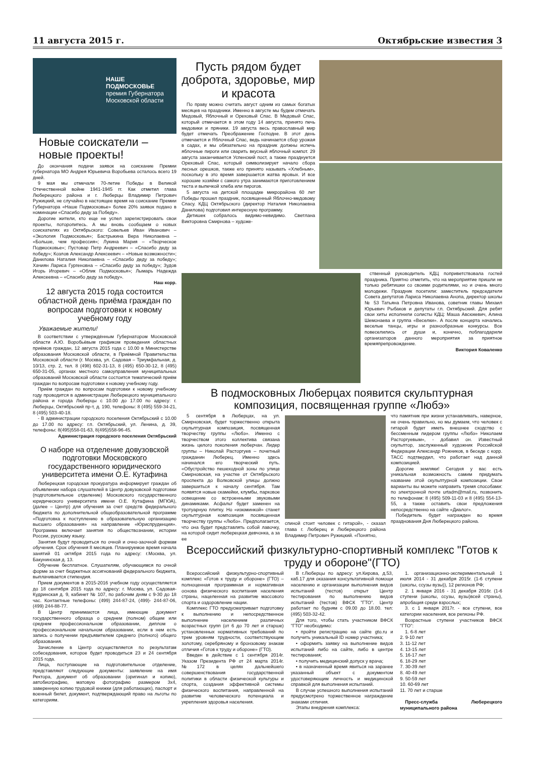11 августа 2015 г. Октябрьские известия 3
НАШЕ
ПОДМОСКОВЬЕ
премия Губернатора
Московской области
Новые соискатели –
новые проекты!
До окончания подачи заявок на соискание Премии губернатора МО Андрея Юрьевича Воробьева осталось всего 19 дней.
9 мая мы отмечали 70-летие Победы в Великой Отечественной войне 1941-1945 гг. Как отметил глава Люберецкого района и г. Люберцы Владимир Петрович Ружицкий, не случайно в настоящее время на соискание Премии Губернатора «Наше Подмосковье» более 20% заявок подано в номинации «Спасибо деду за Победу».
Дорогие жители, кто еще не успел зарегистрировать свои проекты, поторопитесь. А мы вновь сообщаем о новых соискателях из Октябрьского: Совельев Иван Иванович – «Экология Подмосковья»; Бастрыкина Вера Николаевна – «Больше, чем профессия»; Лукина Мария – «Творческое Подмосковье»; Пустовар Петр Андреевич – «Спасибо деду за победу»; Козлов Александр Алексеевич – «Новые возможности»; Данилова Наталия Николаевна – «Спасибо деду за победу»; Хачиян Лариса Гургеновна – «Спасибо деду за победу»; Зудов Игорь Игоревич – «Облик Подмосковья»; Лымарь Надежда Алексеевна – «Спасибо деду за победу».
Наш корр.
12 августа 2015 года состоится областной день приёма граждан по вопросам подготовки к новому учебному году
Уважаемые жители!
В соответствии с утверждённым Губернатором Московской области А.Ю. Воробьёвым графиком проведения областных приёмов граждан, 12 августа 2015 года с 10.00 в Министерстве образования Московской области, в Приёмной Правительства Московской области (г. Москва, ул. Садовая – Триумфальная, д. 10/13, стр. 2, тел. 8 (498) 602-31-13, 8 (495) 650-30-12, 8 (495) 650-31-05, органах местного самоуправления муниципальных образований Московской области состоится тематический приём граждан по вопросам подготовки к новому учебному году.
Приём граждан по вопросам подготовки к новому учебному году проводится в администрации Люберецкого муниципального района и города Люберцы с 10.00 до 17.00 по адресу: г. Люберцы, Октябрьский пр-т, д. 190, телефоны: 8 (495) 559-34-21, 8 (495) 503-40-18.
- В администрации городского поселения Октябрьский с 10.00 до 17.00 по адресу: г.п. Октябрьский, ул. Ленина, д. 39, телефоны: 8(495)558-01-63, 8(495)558-96-45.
Администрация городского поселения Октябрьский
О наборе на отделение довузовской подготовки Московского государственного юридического университета имени О.Е. Кутафина
Люберецкая городская прокуратура информирует граждан об объявлении набора слушателей в Центр довузовской подготовки (подготовительное отделение) Московского государственного юридического университета имени О.Е. Кутафина (МГЮА), (далее – Центр) для обучения за счет средств федерального бюджета по дополнительной общеобразовательной программе «Подготовка к поступлению в образовательную организацию высшего образования» на направление «Юриспруденция». Программа включает занятия по обществознании, истории России, русскому языку.
Занятия будут проводиться по очной и очно-заочной формам обучения. Срок обучения 8 месяцев. Планируемое время начала занятий 01 октября 2015 года по адресу: г.Москва, ул. Бакунинская д. 13.
Обучение бесплатное. Слушателям, обучающимся по очной форме за счет бюджетных ассигнований федерального бюджета, выплачивается стипендия.
Прием документов в 2015-2016 учебном году осуществляется до 18 сентября 2015 года по адресу: г. Москва, ул. Садовая-Кудринская д. 9, кабинет № 107, по рабочим дням с 9-30 до 18 час. Контактные телефоны: (499) 244-87-24, (499)- 244-87-06, (499) 244-88-77.
В Центр принимаются лица, имеющие документ государственного образца о среднем (полном) общем или среднем профессиональном образовании, диплом о профессиональном начальном образовании, если в нем есть запись о получении предъявителем среднего (полного) общего образования.
Зачисление в Центр осуществляется по результатам собеседования, которое будет проводиться 23 и 24 сентября 2015 года.
Лица, поступающие на подготовительное отделение, представляют следующие документы: заявление на имя Ректора, документ об образовании (оригинал и копию), автобиографию, матовую фотографию размером 3х4, заверенную копию трудовой книжки (для работающих), паспорт и военный билет, документ, подтверждающий право на льготы по категориям.
Пусть рядом будет доброта, здоровье, мир и красота
По праву можно считать август одним из самых богатых месяцев на праздники. Именно в августе мы будем отмечать Медовый, Яблочный и Ореховый Спас. В Медовый Спас, который отмечается в этом году 14 августа, принято печь медовики и пряники. 19 августа весь православный мир будет отмечать Преображение Господне. В этот день отмечается и Яблочный Спас, ведь начинается сбор урожая в садах, и мы обязательно на праздник должны испечь яблочные пироги или сварить вкусный яблочный компот. 29 августа заканчивается Успенский пост, а также празднуется Ореховый Спас, который символизирует начало сбора лесных орешков, также его принято называть «Хлебным», поскольку в это время завершается жатва яровых. И все хорошие хозяйки с самого утра занимаются приготовлением теста и выпечкой хлеба или пирогов.
5 августа на детской площадке микрорайона 60 лет Победы прошел праздник, посвященный Яблочно-медовому Спасу. КДЦ Октябрьского (директор Наталия Николаевна Данилова) подготовил интересную программу.
Детишек собралось видимо-невидимо. Светлана Викторовна Смирнова – художе-
ственный руководитель КДЦ поприветствовала гостей праздника. Приятно отметить, что на мероприятие пришли не только ребятишки со своими родителями, но и очень много молодежи. Праздник посетили: заместитель председателя Совета депутатов Лариса Николаевна Анопа, директор школы № 53 Татьяна Петровна Иванова, советник главы Михаил Юрьевич Рыбаков и депутаты г.п. Октябрьский. Для ребят свои хиты исполнили солисты КДЦ: Маша Авсюкевич, Алина Шемонаева и группа «Веселки». А после концерта начались веселые танцы, игры и разнообразные конкурсы. Все повеселились от души и, конечно, поблагодарили организаторов данного мероприятия за приятное времяпрепровождение.
Виктория Коваленко
В подмосковных Люберцах появится скульптурная композиция, посвященная группе «Любэ»
5 сентября в Люберцах, на ул. Смирновская, будет торжественно открыта скульптурная композиция, посвященная творчеству группы «Любэ». Именно с творчеством этого коллектива связана жизнь целого поколения люберчан. Лидер группы – Николай Расторгуев – почетный гражданин Люберец. Именно здесь начинался его творческий путь. «Обустройство пешеходной зоны по улице Смирновская, на участке от Октябрьского проспекта до Волковской улицы должно завершиться к началу сентября. Там появятся новые скамейки, клумбы, парковое освещение со встроенными звуковыми динамиками. Асфальт будет заменен на тротуарную плитку. Но «изюминкой» станет скульптурная композиция посвященная творчеству группы «Любэ». Предполагается, что она будет представлять собой лавочку, на которой сидит люберецкая девчонка, а за ее
спиной стоит человек с гитарой», - сказал глава г. Люберец и Люберецкого района Владимир Петрович Ружицкий. «Понятно,
что памятник при жизни устанавливать, наверное, не очень правильно, но мы думаем, что человек с гитарой будет иметь внешнее сходство с бессменным лидером группы «Любэ» Николаем Расторгуевым», - добавил он. Известный скульптор, заслуженный художник Российской Федерации Александр Рожников, в беседе с корр. ТАСС подтвердил, что работает над данной композицией.
Дорогие земляки! Сегодня у вас есть уникальная возможность самим придумать название этой скульптурной композиции. Свои варианты вы можете направить тремя способами: по электронной почте urtadm@mail.ru, позвонить по телефонам: 8 (495) 509-11-03 и 8 (495) 554-13-55, а также оставить свои предложения непосредственно на сайте «Диалог».
Победитель будет награжден во время празднования Дня Люберецкого района.
Всероссийский физкультурно-спортивный комплекс "Готов к труду и обороне"(ГТО)
Всероссийский физкультурно-спортивный комплекс «Готов к труду и обороне» (ГТО) – полноценная программная и нормативная основа физического воспитания населения страны, нацеленная на развитие массового спорта и оздоровление нации.
Комплекс ГТО предусматривает подготовку к выполнению и непосредственное выполнение населением различных возрастных групп (от 6 до 70 лет и старше) установленных нормативных требований по трем уровням трудности, соответствующим золотому, серебряному и бронзовому знакам отличия «Готов к труду и обороне» (ГТО).
Введен в действие с 1 сентября 2014г. Указом Президента РФ от 24 марта 2014г. №172 в целях дальнейшего совершенствования государственной политики в области физической культуры и спорта, создания эффективной системы физического воспитания, направленной на развитие человеческого потенциала и укрепления здоровья населения.
В г.Люберцы по адресу: ул.Кирова, д.53, каб.17 для оказания консультативной помощи населению и организации выполнения видов испытаний (тестов) открыт Центр тестирования по выполнению видов испытаний (тестов) ВФСК "ГТО". Центр работает по будням с 09.00 до 18.00. тел: (495) 503-32-42.
Для того, чтобы стать участником ВФСК "ГТО" необходимо:
• пройти регистрацию на сайте gto.ru и получить уникальный ID номер участника;
• оформить заявку на выполнение видов испытаний либо на сайте, либо в центре тестирования;
• получить медицинский допуск у врача;
• в назначенный время явиться на заранее указанный объект с документом удостоверяющим личность и медицинской справкой для выполнения испытаний.
В случае успешного выполнения испытаний предусмотрено торжественное награждение знаками отличия.
Этапы внедрения комплекса:
1. организационно-экспериментальный 1 июля 2014 - 31 декабря 2015г. (1-6 ступени (школы, ссузы вузы)), 12 регионов РФ;
2. 1 января 2016 - 31 декабря 2016г. (1-6 ступени (школы, ссузы, вузы)всей страны), апробация среди взрослых;
3. с 1 января 2017г. - все ступени, все категории населения, все регионы РФ.
Возрастные ступени участников ВФСК "ГТО":
1. 6-8 лет
2. 9-10 лет
3. 11-12 лет
4. 13-15 лет
5. 16-17 лет
6. 18-29 лет
7. 30-39 лет
8. 40-49 лет
9. 50-59 лет
10. 60-69 лет
11. 70 лет и старше
Пресс-служба Люберецкого муниципального района